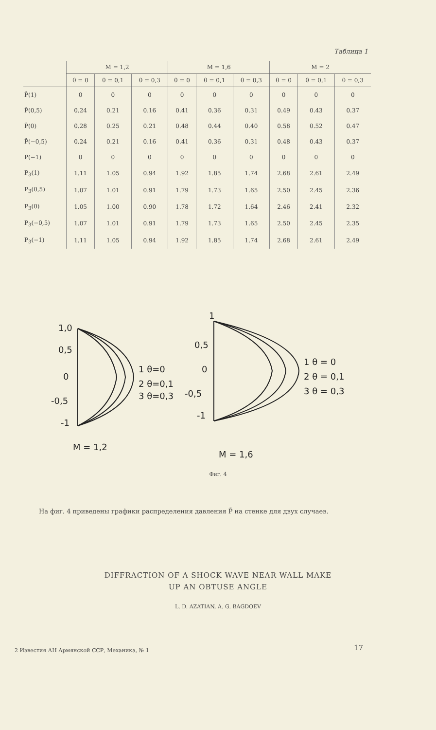Таблица 1
| | M = 1,2 | | | M = 1,6 | | | M = 2 | | |
| --- | --- | --- | --- | --- | --- | --- | --- | --- | --- |
| | θ = 0 | θ = 0,1 | θ = 0,3 | θ = 0 | θ = 0,1 | θ = 0,3 | θ = 0 | θ = 0,1 | θ = 0,3 |
| P̄(1) | 0 | 0 | 0 | 0 | 0 | 0 | 0 | 0 | 0 |
| P̄(0,5) | 0.24 | 0.21 | 0.16 | 0.41 | 0.36 | 0.31 | 0.49 | 0.43 | 0.37 |
| P̄(0) | 0.28 | 0.25 | 0.21 | 0.48 | 0.44 | 0.40 | 0.58 | 0.52 | 0.47 |
| P̄(−0,5) | 0.24 | 0.21 | 0.16 | 0.41 | 0.36 | 0.31 | 0.48 | 0.43 | 0.37 |
| P̄(−1) | 0 | 0 | 0 | 0 | 0 | 0 | 0 | 0 | 0 |
| P<sub>3</sub>(1) | 1.11 | 1.05 | 0.94 | 1.92 | 1.85 | 1.74 | 2.68 | 2.61 | 2.49 |
| P<sub>3</sub>(0,5) | 1.07 | 1.01 | 0.91 | 1.79 | 1.73 | 1.65 | 2.50 | 2.45 | 2.36 |
| P<sub>3</sub>(0) | 1.05 | 1.00 | 0.90 | 1.78 | 1.72 | 1.64 | 2.46 | 2.41 | 2.32 |
| P<sub>3</sub>(−0,5) | 1.07 | 1.01 | 0.91 | 1.79 | 1.73 | 1.65 | 2.50 | 2.45 | 2.35 |
| P<sub>3</sub>(−1) | 1.11 | 1.05 | 0.94 | 1.92 | 1.85 | 1.74 | 2.68 | 2.61 | 2.49 |
1,0
0,5
0
-0,5
-1
1 θ=0
2 θ=0,1
3 θ=0,3
1
0,5
0
-0,5
-1
1 θ = 0
2 θ = 0,1
3 θ = 0,3
M = 1,2
M = 1,6
Фиг. 4
На фиг. 4 приведены графики распределения давления P̄ на стенке для двух случаев.
DIFFRACTION OF A SHOCK WAVE NEAR WALL MAKE
UP AN OBTUSE ANGLE
L. D. AZATIAN, A. G. BAGDOEV
2 Известия АН Армянской ССР, Механика, № 1
17